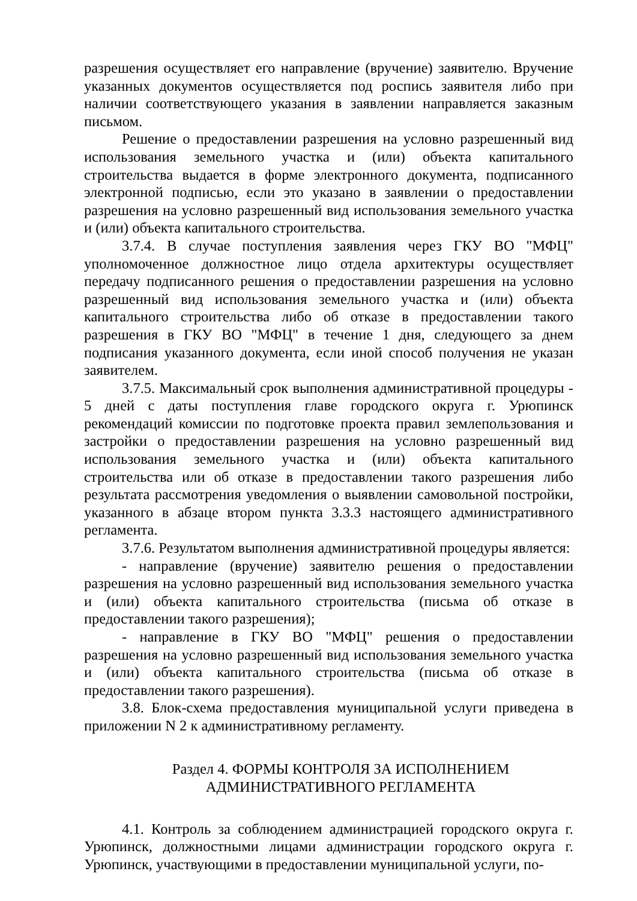разрешения осуществляет его направление (вручение) заявителю. Вручение указанных документов осуществляется под роспись заявителя либо при наличии соответствующего указания в заявлении направляется заказным письмом.
Решение о предоставлении разрешения на условно разрешенный вид использования земельного участка и (или) объекта капитального строительства выдается в форме электронного документа, подписанного электронной подписью, если это указано в заявлении о предоставлении разрешения на условно разрешенный вид использования земельного участка и (или) объекта капитального строительства.
3.7.4. В случае поступления заявления через ГКУ ВО "МФЦ" уполномоченное должностное лицо отдела архитектуры осуществляет передачу подписанного решения о предоставлении разрешения на условно разрешенный вид использования земельного участка и (или) объекта капитального строительства либо об отказе в предоставлении такого разрешения в ГКУ ВО "МФЦ" в течение 1 дня, следующего за днем подписания указанного документа, если иной способ получения не указан заявителем.
3.7.5. Максимальный срок выполнения административной процедуры - 5 дней с даты поступления главе городского округа г. Урюпинск рекомендаций комиссии по подготовке проекта правил землепользования и застройки о предоставлении разрешения на условно разрешенный вид использования земельного участка и (или) объекта капитального строительства или об отказе в предоставлении такого разрешения либо результата рассмотрения уведомления о выявлении самовольной постройки, указанного в абзаце втором пункта 3.3.3 настоящего административного регламента.
3.7.6. Результатом выполнения административной процедуры является:
- направление (вручение) заявителю решения о предоставлении разрешения на условно разрешенный вид использования земельного участка и (или) объекта капитального строительства (письма об отказе в предоставлении такого разрешения);
- направление в ГКУ ВО "МФЦ" решения о предоставлении разрешения на условно разрешенный вид использования земельного участка и (или) объекта капитального строительства (письма об отказе в предоставлении такого разрешения).
3.8. Блок-схема предоставления муниципальной услуги приведена в приложении N 2 к административному регламенту.
Раздел 4. ФОРМЫ КОНТРОЛЯ ЗА ИСПОЛНЕНИЕМ
АДМИНИСТРАТИВНОГО РЕГЛАМЕНТА
4.1. Контроль за соблюдением администрацией городского округа г. Урюпинск, должностными лицами администрации городского округа г. Урюпинск, участвующими в предоставлении муниципальной услуги, по-